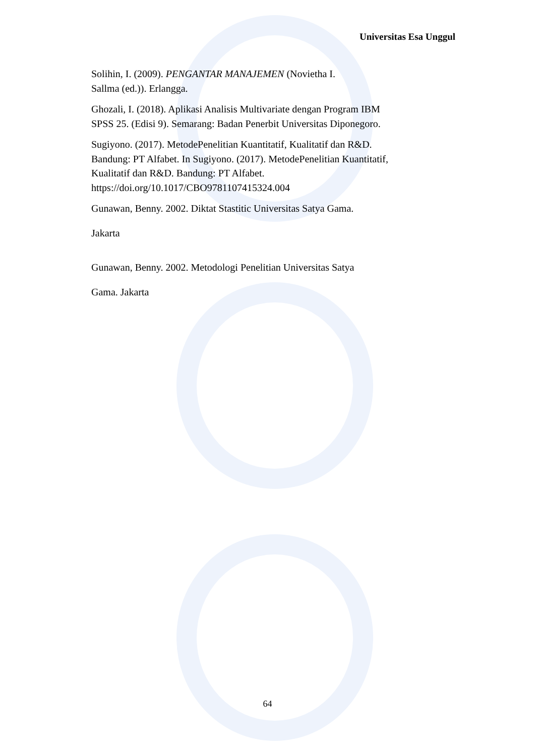Universitas Esa Unggul
Solihin, I. (2009). PENGANTAR MANAJEMEN (Novietha I.
Sallma (ed.)). Erlangga.
Ghozali, I. (2018). Aplikasi Analisis Multivariate dengan Program IBM SPSS 25. (Edisi 9). Semarang: Badan Penerbit Universitas Diponegoro.
Sugiyono. (2017). MetodePenelitian Kuantitatif, Kualitatif dan R&D. Bandung: PT Alfabet. In Sugiyono. (2017). MetodePenelitian Kuantitatif, Kualitatif dan R&D. Bandung: PT Alfabet. https://doi.org/10.1017/CBO9781107415324.004
Gunawan, Benny. 2002. Diktat Stastitic Universitas Satya Gama.
Jakarta
Gunawan, Benny. 2002. Metodologi Penelitian Universitas Satya
Gama. Jakarta
64